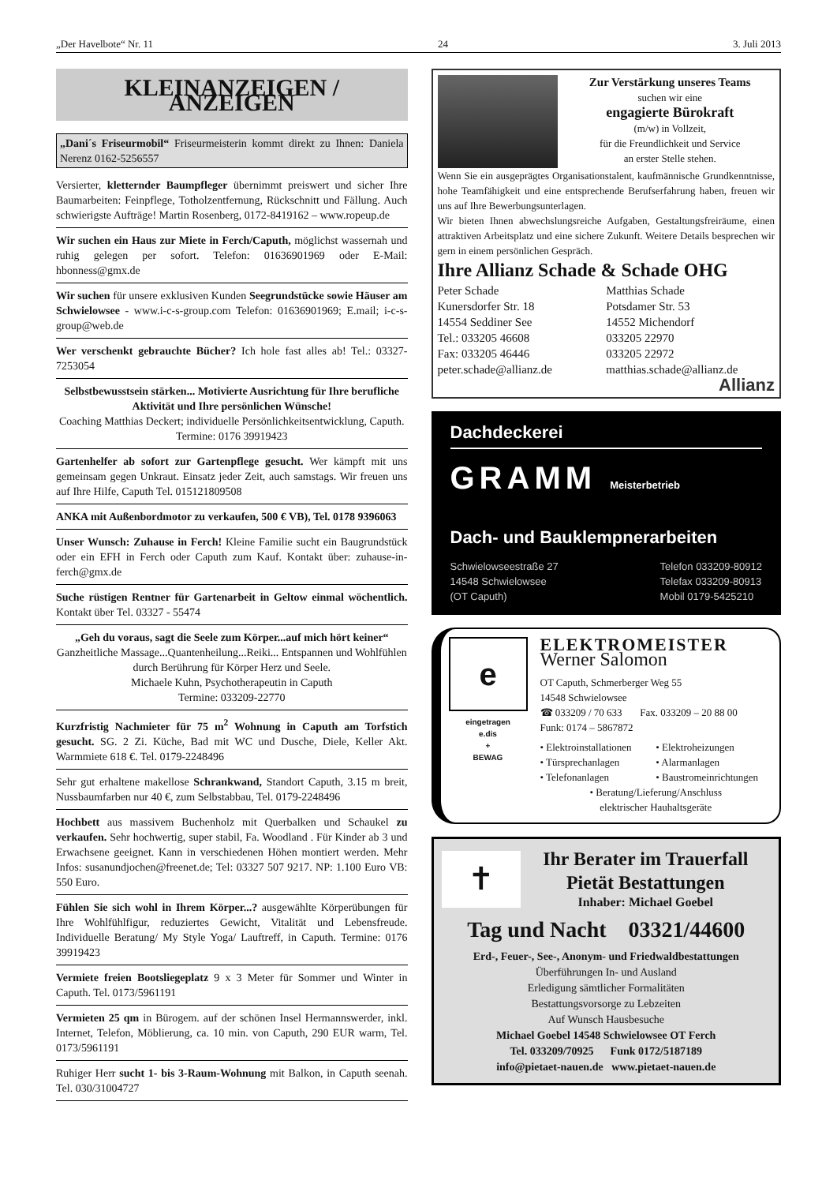„Der Havelbote“ Nr. 11 24 3. Juli 2013
KLEINANZEIGEN / ANZEIGEN
„Dani´s Friseurmobil“ Friseurmeisterin kommt direkt zu Ihnen: Daniela Nerenz 0162-5256557
Versierter, kletternder Baumpfleger übernimmt preiswert und sicher Ihre Baumarbeiten: Feinpflege, Totholzentfernung, Rückschnitt und Fällung. Auch schwierigste Aufträge! Martin Rosenberg, 0172-8419162 – www.ropeup.de
Wir suchen ein Haus zur Miete in Ferch/Caputh, möglichst wassernah und ruhig gelegen per sofort. Telefon: 01636901969 oder E-Mail: hbonness@gmx.de
Wir suchen für unsere exklusiven Kunden Seegrundstücke sowie Häuser am Schwielowsee - www.i-c-s-group.com Telefon: 01636901969; E.mail; i-c-s-group@web.de
Wer verschenkt gebrauchte Bücher? Ich hole fast alles ab! Tel.: 03327-7253054
Selbstbewusstsein stärken... Motivierte Ausrichtung für Ihre berufliche Aktivität und Ihre persönlichen Wünsche!
Coaching Matthias Deckert; individuelle Persönlichkeitsentwicklung, Caputh. Termine: 0176 39919423
Gartenhelfer ab sofort zur Gartenpflege gesucht. Wer kämpft mit uns gemeinsam gegen Unkraut. Einsatz jeder Zeit, auch samstags. Wir freuen uns auf Ihre Hilfe, Caputh Tel. 015121809508
ANKA mit Außenbordmotor zu verkaufen, 500 € VB), Tel. 0178 9396063
Unser Wunsch: Zuhause in Ferch! Kleine Familie sucht ein Baugrundstück oder ein EFH in Ferch oder Caputh zum Kauf. Kontakt über: zuhause-in-ferch@gmx.de
Suche rüstigen Rentner für Gartenarbeit in Geltow einmal wöchentlich. Kontakt über Tel. 03327 - 55474
„Geh du voraus, sagt die Seele zum Körper...auf mich hört keiner“
Ganzheitliche Massage...Quantenheilung...Reiki... Entspannen und Wohlfühlen durch Berührung für Körper Herz und Seele.
Michaele Kuhn, Psychotherapeutin in Caputh
Termine: 033209-22770
Kurzfristig Nachmieter für 75 m<sup>2</sup> Wohnung in Caputh am Torfstich gesucht. SG. 2 Zi. Küche, Bad mit WC und Dusche, Diele, Keller Akt. Warmmiete 618 €. Tel. 0179-2248496
Sehr gut erhaltene makellose Schrankwand, Standort Caputh, 3.15 m breit, Nussbaumfarben nur 40 €, zum Selbstabbau, Tel. 0179-2248496
Hochbett aus massivem Buchenholz mit Querbalken und Schaukel zu verkaufen. Sehr hochwertig, super stabil, Fa. Woodland . Für Kinder ab 3 und Erwachsene geeignet. Kann in verschiedenen Höhen montiert werden. Mehr Infos: susanundjochen@freenet.de; Tel: 03327 507 9217. NP: 1.100 Euro VB: 550 Euro.
Fühlen Sie sich wohl in Ihrem Körper...? ausgewählte Körperübungen für Ihre Wohlfühlfigur, reduziertes Gewicht, Vitalität und Lebensfreude. Individuelle Beratung/ My Style Yoga/ Lauftreff, in Caputh. Termine: 0176 39919423
Vermiete freien Bootsliegeplatz 9 x 3 Meter für Sommer und Winter in Caputh. Tel. 0173/5961191
Vermieten 25 qm in Bürogem. auf der schönen Insel Hermannswerder, inkl. Internet, Telefon, Möblierung, ca. 10 min. von Caputh, 290 EUR warm, Tel. 0173/5961191
Ruhiger Herr sucht 1- bis 3-Raum-Wohnung mit Balkon, in Caputh seenah. Tel. 030/31004727
Zur Verstärkung unseres Teams
suchen wir eine
engagierte Bürokraft
(m/w) in Vollzeit,
für die Freundlichkeit und Service
an erster Stelle stehen.
Wenn Sie ein ausgeprägtes Organisationstalent, kaufmännische Grundkenntnisse, hohe Teamfähigkeit und eine entsprechende Berufserfahrung haben, freuen wir uns auf Ihre Bewerbungsunterlagen.
Wir bieten Ihnen abwechslungsreiche Aufgaben, Gestaltungsfreiräume, einen attraktiven Arbeitsplatz und eine sichere Zukunft. Weitere Details besprechen wir gern in einem persönlichen Gespräch.
Ihre Allianz Schade & Schade OHG
Peter Schade
Kunersdorfer Str. 18
14554 Seddiner See
Tel.: 033205 46608
Fax: 033205 46446
peter.schade@allianz.de
Matthias Schade
Potsdamer Str. 53
14552 Michendorf
033205 22970
033205 22972
matthias.schade@allianz.de
Allianz
Dachdeckerei
GRAMM Meisterbetrieb
Dach- und Bauklempnerarbeiten
Schwielowseestraße 27
14548 Schwielowsee
(OT Caputh)
Telefon 033209-80912
Telefax 033209-80913
Mobil 0179-5425210
e
eingetragen
e.dis
+
BEWAG
ELEKTROMEISTER
Werner Salomon
OT Caputh, Schmerberger Weg 55
14548 Schwielowsee
☎ 033209 / 70 633 Fax. 033209 – 20 88 00
Funk: 0174 – 5867872
• Elektroinstallationen
• Türsprechanlagen
• Telefonanlagen
• Elektroheizungen
• Alarmanlagen
• Baustromeinrichtungen
• Beratung/Lieferung/Anschluss
elektrischer Hauhaltsgeräte
✝
Ihr Berater im Trauerfall
Pietät Bestattungen
Inhaber: Michael Goebel
Tag und Nacht 03321/44600
Erd-, Feuer-, See-, Anonym- und Friedwaldbestattungen
Überführungen In- und Ausland
Erledigung sämtlicher Formalitäten
Bestattungsvorsorge zu Lebzeiten
Auf Wunsch Hausbesuche
Michael Goebel 14548 Schwielowsee OT Ferch
Tel. 033209/70925 Funk 0172/5187189
info@pietaet-nauen.de www.pietaet-nauen.de